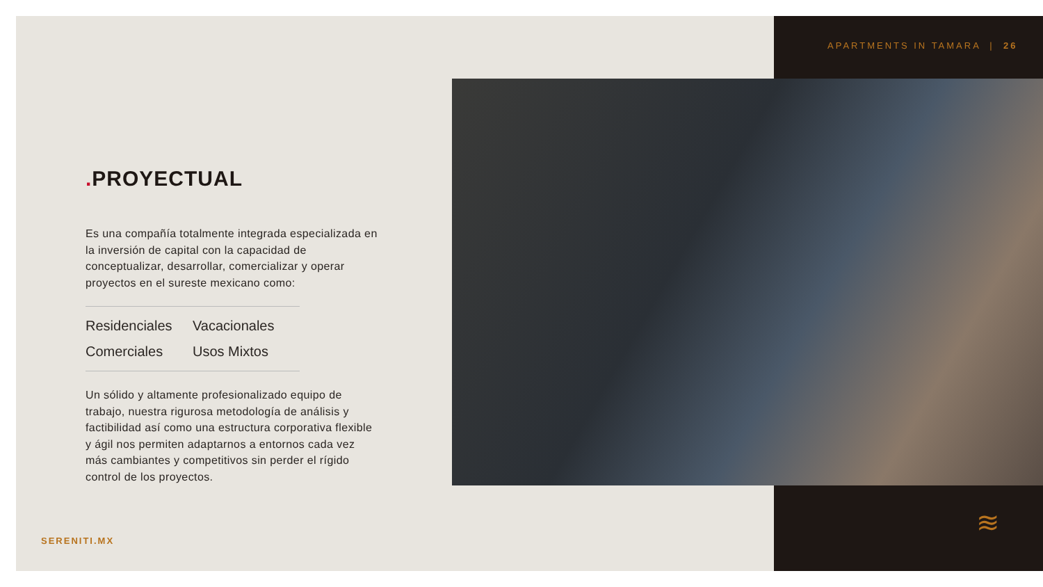APARTMENTS IN TAMARA | 26
. PROYECTUAL
Es una compañía totalmente integrada especializada en la inversión de capital con la capacidad de conceptualizar, desarrollar, comercializar y operar proyectos en el sureste mexicano como:
Residenciales
Vacacionales
Comerciales
Usos Mixtos
Un sólido y altamente profesionalizado equipo de trabajo, nuestra rigurosa metodología de análisis y factibilidad así como una estructura corporativa flexible y ágil nos permiten adaptarnos a entornos cada vez más cambiantes y competitivos sin perder el rígido control de los proyectos.
SERENITI.MX
≋